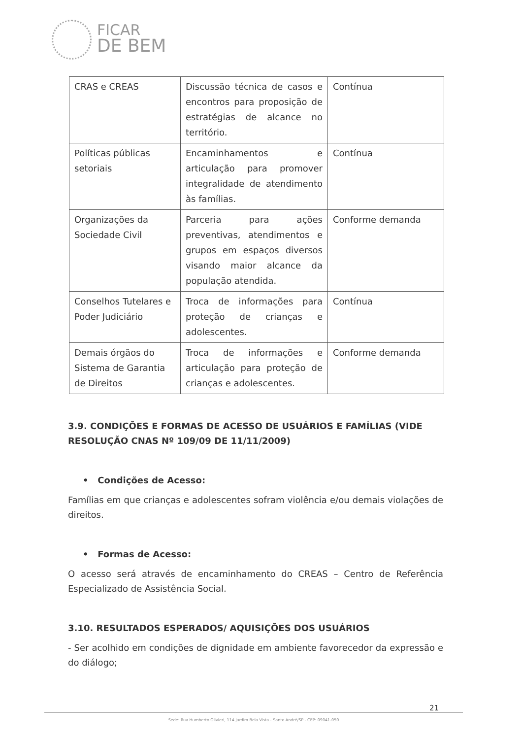FICAR
DE BEM
| CRAS e CREAS | Discussão técnica de casos e encontros para proposição de estratégias de alcance no território. | Contínua |
| Políticas públicas setoriais | Encaminhamentos e articulação para promover integralidade de atendimento às famílias. | Contínua |
| Organizações da Sociedade Civil | Parceria para ações preventivas, atendimentos e grupos em espaços diversos visando maior alcance da população atendida. | Conforme demanda |
| Conselhos Tutelares e Poder Judiciário | Troca de informações para proteção de crianças e adolescentes. | Contínua |
| Demais órgãos do Sistema de Garantia de Direitos | Troca de informações e articulação para proteção de crianças e adolescentes. | Conforme demanda |
3.9. CONDIÇÕES E FORMAS DE ACESSO DE USUÁRIOS E FAMÍLIAS (VIDE RESOLUÇÃO CNAS Nº 109/09 DE 11/11/2009)
• Condições de Acesso:
Famílias em que crianças e adolescentes sofram violência e/ou demais violações de direitos.
• Formas de Acesso:
O acesso será através de encaminhamento do CREAS – Centro de Referência Especializado de Assistência Social.
3.10. RESULTADOS ESPERADOS/ AQUISIÇÕES DOS USUÁRIOS
- Ser acolhido em condições de dignidade em ambiente favorecedor da expressão e do diálogo;
21
Sede: Rua Humberto Olivieri, 114 Jardim Bela Vista - Santo André/SP - CEP: 09041-050